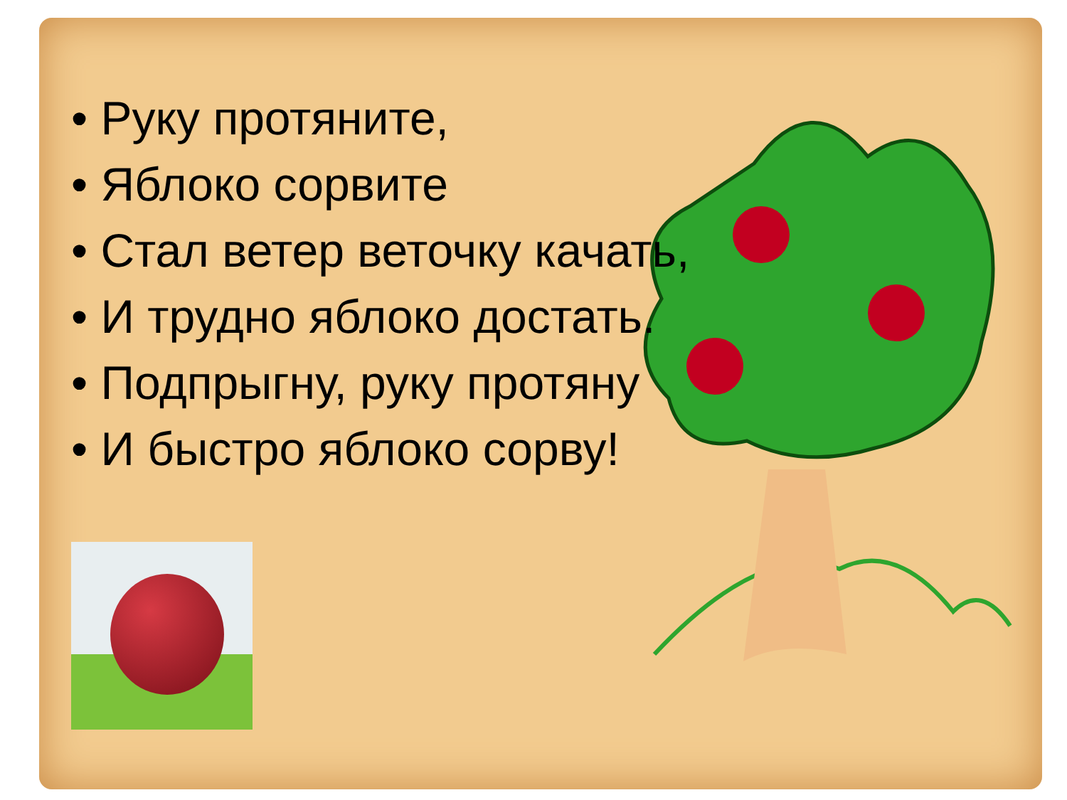• Руку протяните,
• Яблоко сорвите
• Стал ветер веточку качать,
• И трудно яблоко достать.
• Подпрыгну, руку протяну
• И быстро яблоко сорву!